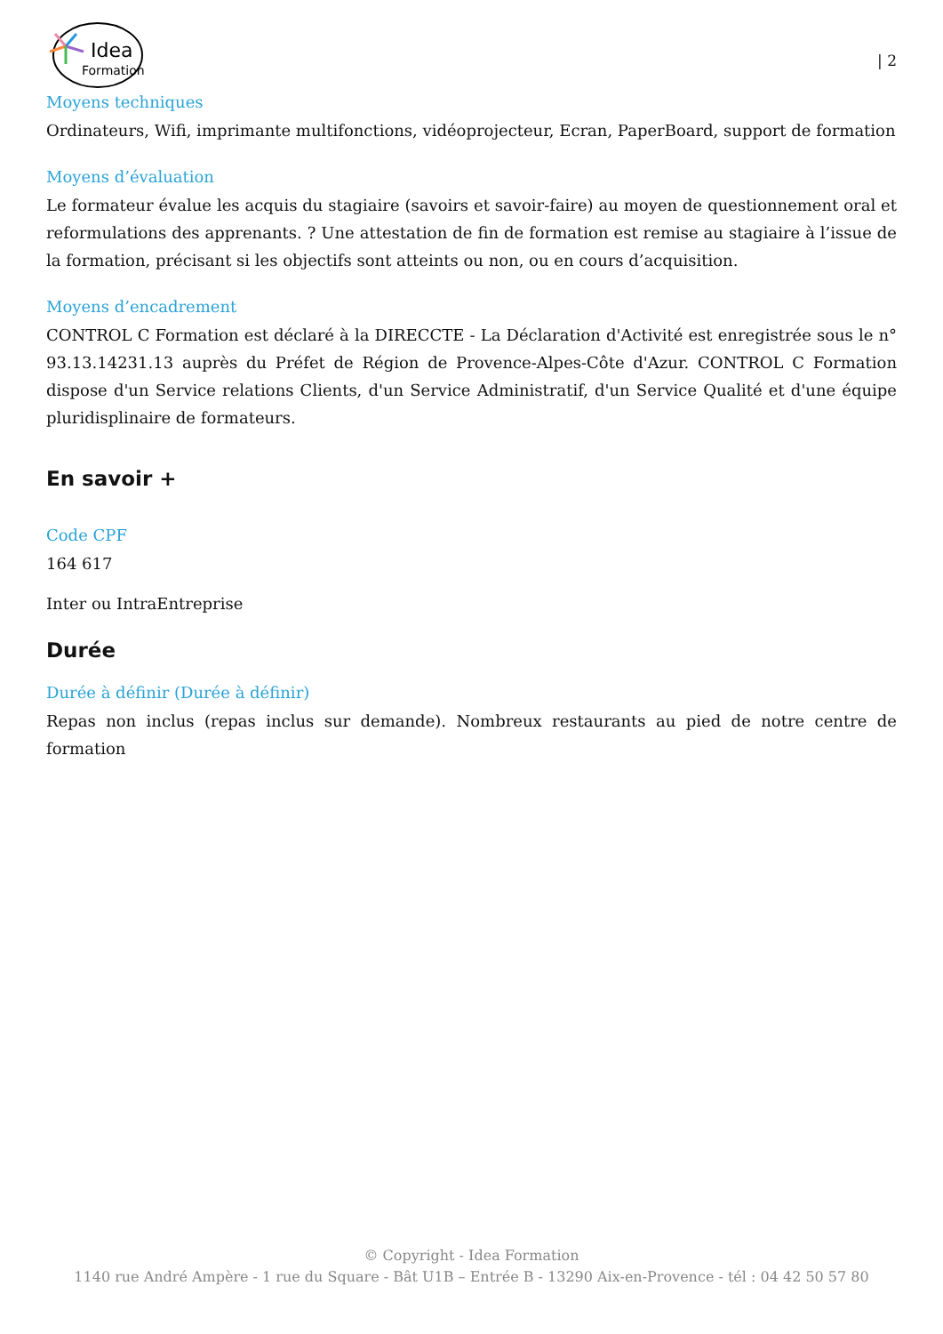Idea
Formation
| 2
Moyens techniques
Ordinateurs, Wifi, imprimante multifonctions, vidéoprojecteur, Ecran, PaperBoard, support de formation
Moyens d’évaluation
Le formateur évalue les acquis du stagiaire (savoirs et savoir-faire) au moyen de questionnement oral et reformulations des apprenants. ? Une attestation de fin de formation est remise au stagiaire à l’issue de la formation, précisant si les objectifs sont atteints ou non, ou en cours d’acquisition.
Moyens d’encadrement
CONTROL C Formation est déclaré à la DIRECCTE - La Déclaration d'Activité est enregistrée sous le n° 93.13.14231.13 auprès du Préfet de Région de Provence-Alpes-Côte d'Azur. CONTROL C Formation dispose d'un Service relations Clients, d'un Service Administratif, d'un Service Qualité et d'une équipe pluridisplinaire de formateurs.
En savoir +
Code CPF
164 617
Inter ou IntraEntreprise
Durée
Durée à définir (Durée à définir)
Repas non inclus (repas inclus sur demande). Nombreux restaurants au pied de notre centre de formation
© Copyright - Idea Formation
1140 rue André Ampère - 1 rue du Square - Bât U1B – Entrée B - 13290 Aix-en-Provence - tél : 04 42 50 57 80